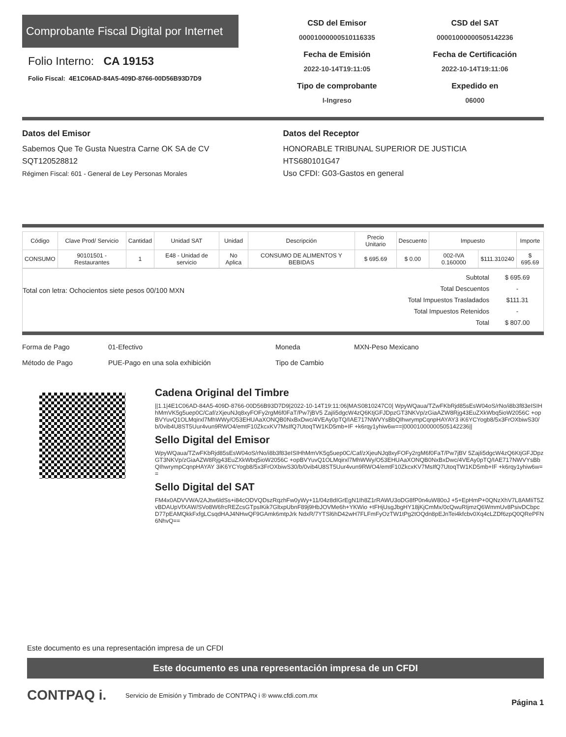Comprobante Fiscal Digital por Internet
Folio Interno: CA 19153
Folio Fiscal: 4E1C06AD-84A5-409D-8766-00D56B93D7D9
CSD del Emisor
00001000000510116335
Fecha de Emisión
2022-10-14T19:11:05
Tipo de comprobante
I-Ingreso
CSD del SAT
00001000000505142236
Fecha de Certificación
2022-10-14T19:11:06
Expedido en
06000
Datos del Emisor
Sabemos Que Te Gusta Nuestra Carne OK SA de CV
SQT120528812
Régimen Fiscal: 601 - General de Ley Personas Morales
Datos del Receptor
HONORABLE TRIBUNAL SUPERIOR DE JUSTICIA
HTS680101G47
Uso CFDI: G03-Gastos en general
| Código | Clave Prod/ Servicio | Cantidad | Unidad SAT | Unidad | Descripción | Precio Unitario | Descuento | Impuesto | | Importe |
| --- | --- | --- | --- | --- | --- | --- | --- | --- | --- | --- |
| CONSUMO | 90101501 - Restaurantes | 1 | E48 - Unidad de servicio | No Aplica | CONSUMO DE ALIMENTOS Y BEBIDAS | $ 695.69 | $ 0.00 | 002-IVA 0.160000 | $111.310240 | $ 695.69 |
Total con letra: Ochocientos siete pesos 00/100 MXN
| Subtotal | $ 695.69 |
| Total Descuentos | - |
| Total Impuestos Trasladados | $111.31 |
| Total Impuestos Retenidos | - |
| Total | $ 807.00 |
Forma de Pago
Método de Pago
01-Efectivo
PUE-Pago en una sola exhibición
Moneda
Tipo de Cambio
MXN-Peso Mexicano
Cadena Original del Timbre
||1.1|4E1C06AD-84A5-409D-8766-00D56B93D7D9|2022-10-14T19:11:06|MAS0810247C0| WpyWQaua/TZwFKbRjd85sEsW04oS/rNo/i8b3f83eISIHhMmVK5g5uep0C/Caf/zXjeuNJq8xyFOFy2rgM6f0FaT/Pw7jBV5 ZajIi5dgcW4zQ6KtjGFJDpzGT3NKVp/zGiaAZW8Rjg43EuZXkWbq5ioW2056C +opBVYuvQ1OLMqirxl7MhWWy/O53EHUAaXONQB0NxBxDwc/4VEAy0pTQ/IAE717NWVYsBbQIhwrympCqnpHAYAY3 iK6YCYogb8/5x3FrOXbiwS30/b/0vib4U8ST5Uur4vun9RWO4/emtF10ZkcxKV7MsIfQ7UtoqTW1KD5mb+IF +k6rqy1yhiw6w==|00001000000505142236||
Sello Digital del Emisor
WpyWQaua/TZwFKbRjd85sEsW04oS/rNo/i8b3f83eISIHhMmVK5g5uep0C/Caf/zXjeuNJq8xyFOFy2rgM6f0FaT/Pw7jBV 5ZajIi5dgcW4zQ6KtjGFJDpzGT3NKVp/zGiaAZW8Rjg43EuZXkWbq5ioW2056C +opBVYuvQ1OLMqirxl7MhWWy/O53EHUAaXONQB0NxBxDwc/4VEAy0pTQ/IAE717NWVYsBbQIhwrympCqnpHAYAY 3iK6YCYogb8/5x3FrOXbiwS30/b/0vib4U8ST5Uur4vun9RWO4/emtF10ZkcxKV7MsIfQ7UtoqTW1KD5mb+IF +k6rqy1yhiw6w==
Sello Digital del SAT
FM4x0ADVVWA/2AJtw6ldSs+i84cODVQDszRqzhFw0yWy+11/04z8dIGrEgN1Ih8Z1rRAWU3oDG8fP0n4uW80oJ +5+EpHmP+0QNzXhV7L8AMIiT5ZvBDAUpVfXAW/SVo8W6frcREZcsGTpsIKik7GltxpUbnF89j9HbJOVMe6h+YKWio +tFHjUsgJbgHY18jKjCmMx/0cQwuRIjmzQ6WmmUv8PsivDCbpcD77pEAMQkkFxfgLCsqdHAJ4NHwQF9GAmk6mtpJrk NdxR/7YTSl6hD42wH7FLFmFyOzTW1tPg2tOQdn8pEJnTei4kfcbv0Xq4cLZDf6zpQ0QRePFN6NhvQ==
Este documento es una representación impresa de un CFDI
Este documento es una representación impresa de un CFDI
CONTPAQ i.
Servicio de Emisión y Timbrado de CONTPAQ i ® www.cfdi.com.mx
Página 1